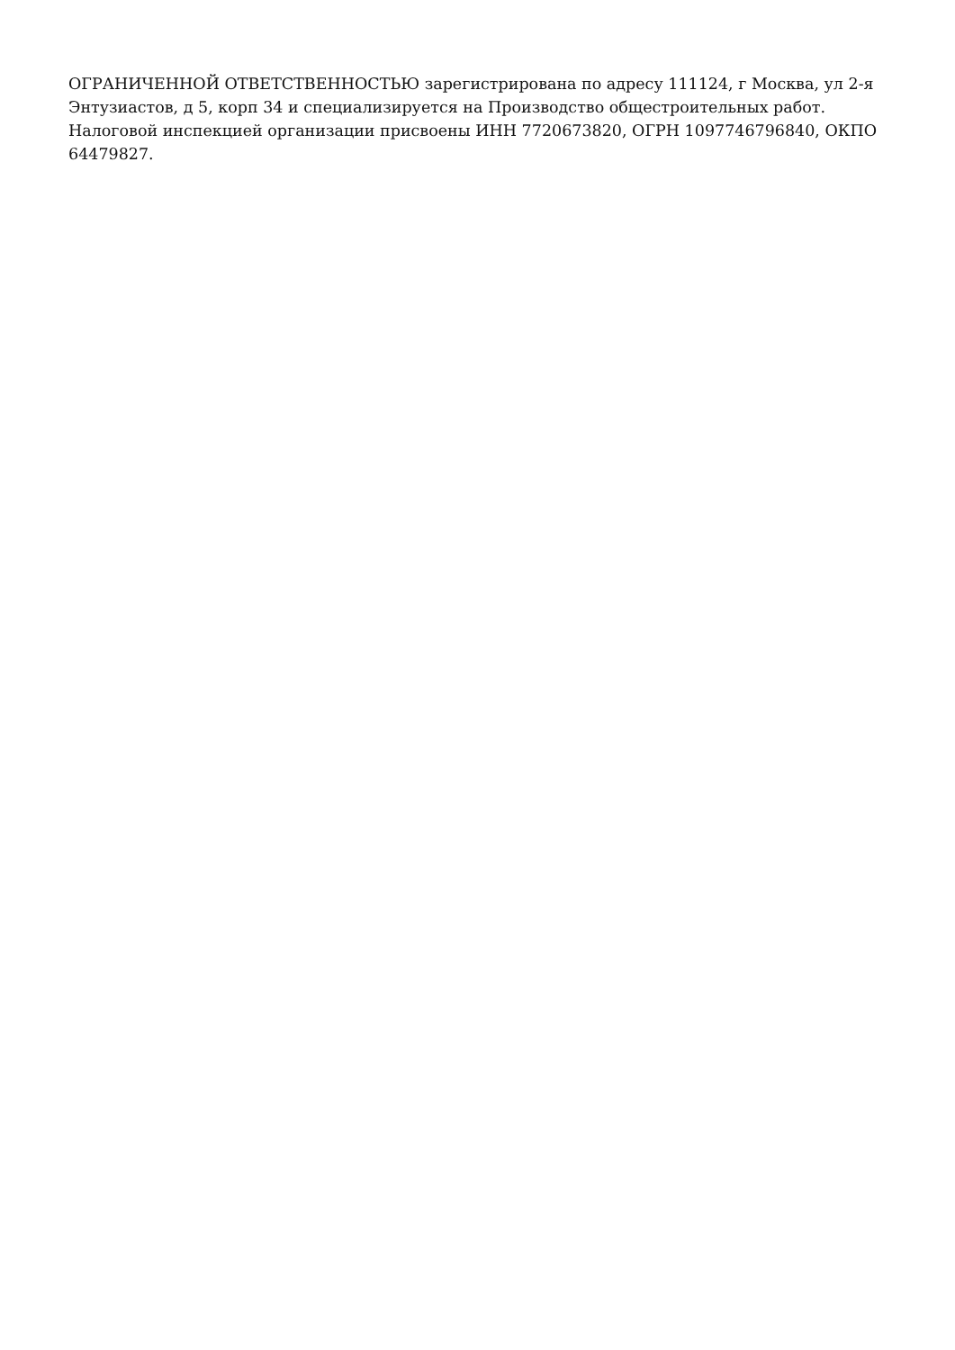ОГРАНИЧЕННОЙ ОТВЕТСТВЕННОСТЬЮ зарегистрирована по адресу 111124, г Москва, ул 2-я Энтузиастов, д 5, корп 34 и специализируется на Производство общестроительных работ. Налоговой инспекцией организации присвоены ИНН 7720673820, ОГРН 1097746796840, ОКПО 64479827.